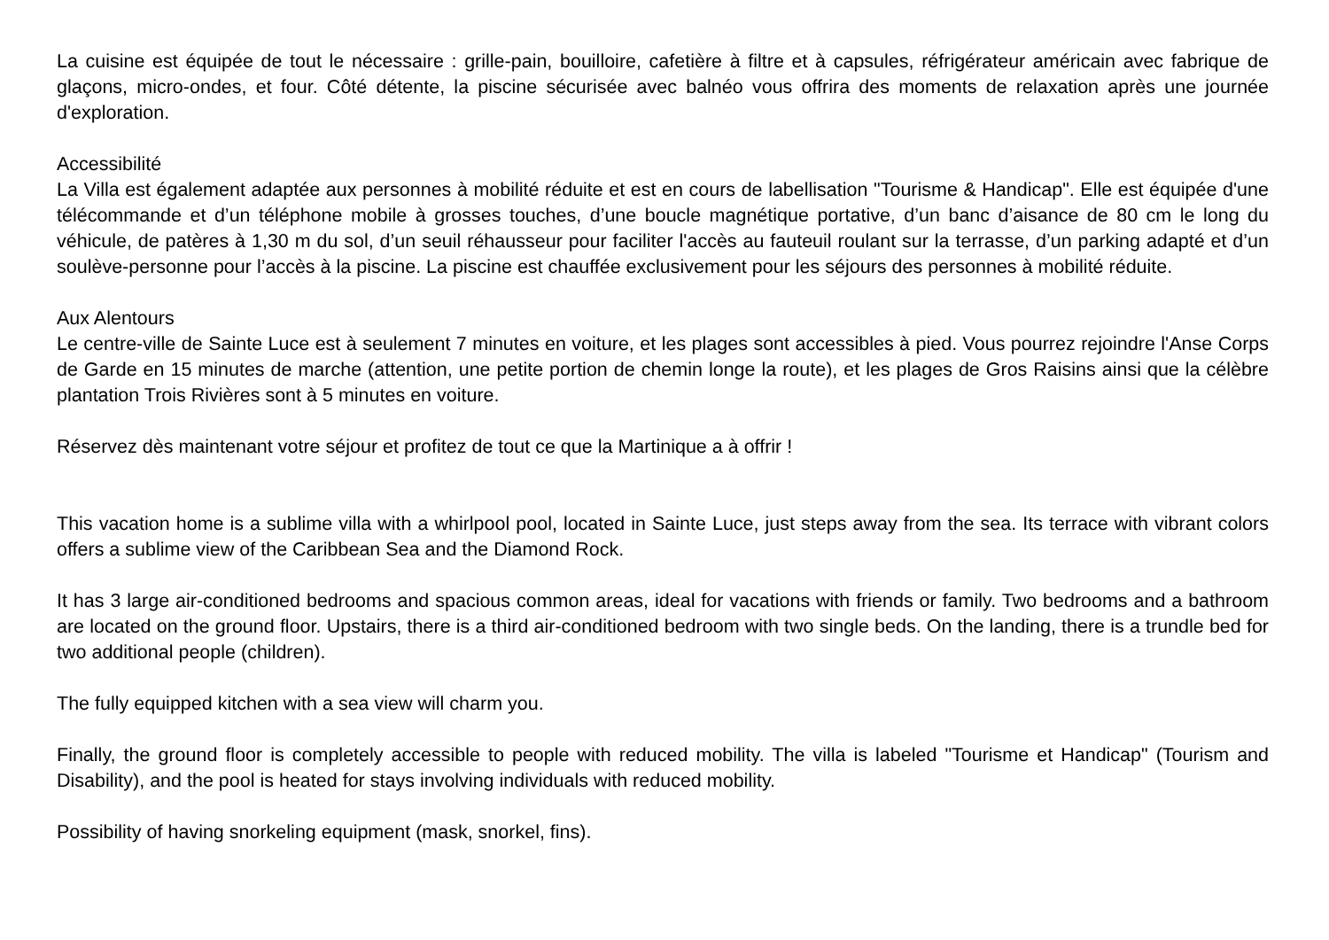La cuisine est équipée de tout le nécessaire : grille-pain, bouilloire, cafetière à filtre et à capsules, réfrigérateur américain avec fabrique de glaçons, micro-ondes, et four. Côté détente, la piscine sécurisée avec balnéo vous offrira des moments de relaxation après une journée d'exploration.
Accessibilité
La Villa est également adaptée aux personnes à mobilité réduite et est en cours de labellisation "Tourisme & Handicap". Elle est équipée d'une télécommande et d’un téléphone mobile à grosses touches, d’une boucle magnétique portative, d’un banc d’aisance de 80 cm le long du véhicule, de patères à 1,30 m du sol, d’un seuil réhausseur pour faciliter l'accès au fauteuil roulant sur la terrasse, d’un parking adapté et d’un soulève-personne pour l’accès à la piscine. La piscine est chauffée exclusivement pour les séjours des personnes à mobilité réduite.
Aux Alentours
Le centre-ville de Sainte Luce est à seulement 7 minutes en voiture, et les plages sont accessibles à pied. Vous pourrez rejoindre l'Anse Corps de Garde en 15 minutes de marche (attention, une petite portion de chemin longe la route), et les plages de Gros Raisins ainsi que la célèbre plantation Trois Rivières sont à 5 minutes en voiture.
Réservez dès maintenant votre séjour et profitez de tout ce que la Martinique a à offrir !
This vacation home is a sublime villa with a whirlpool pool, located in Sainte Luce, just steps away from the sea. Its terrace with vibrant colors offers a sublime view of the Caribbean Sea and the Diamond Rock.
It has 3 large air-conditioned bedrooms and spacious common areas, ideal for vacations with friends or family. Two bedrooms and a bathroom are located on the ground floor. Upstairs, there is a third air-conditioned bedroom with two single beds. On the landing, there is a trundle bed for two additional people (children).
The fully equipped kitchen with a sea view will charm you.
Finally, the ground floor is completely accessible to people with reduced mobility. The villa is labeled "Tourisme et Handicap" (Tourism and Disability), and the pool is heated for stays involving individuals with reduced mobility.
Possibility of having snorkeling equipment (mask, snorkel, fins).